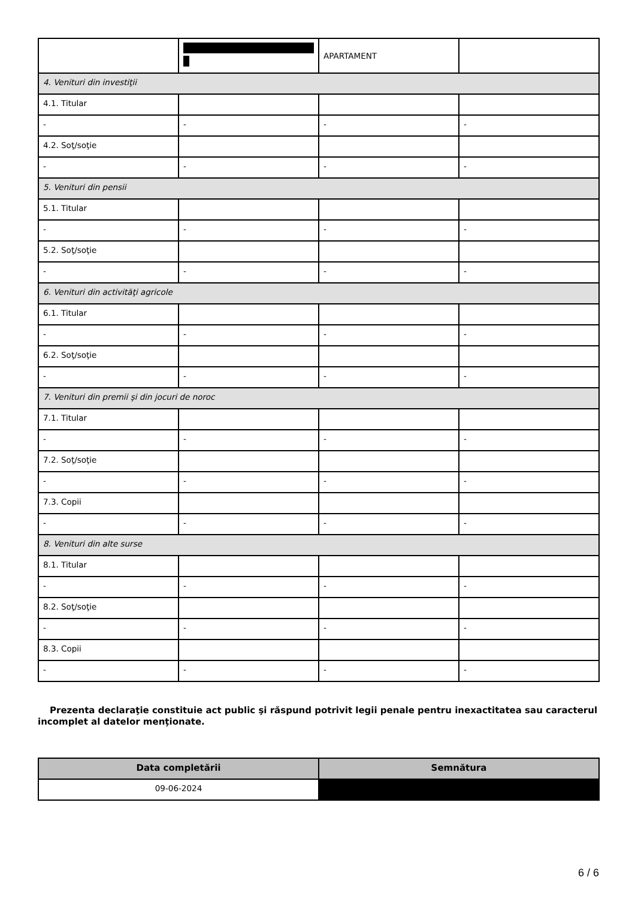| | | APARTAMENT | |
| 4. Venituri din investiţii | | | |
| 4.1. Titular | | | |
| - | - | - | - |
| 4.2. Soţ/soţie | | | |
| - | - | - | - |
| 5. Venituri din pensii | | | |
| 5.1. Titular | | | |
| - | - | - | - |
| 5.2. Soţ/soţie | | | |
| - | - | - | - |
| 6. Venituri din activităţi agricole | | | |
| 6.1. Titular | | | |
| - | - | - | - |
| 6.2. Soţ/soţie | | | |
| - | - | - | - |
| 7. Venituri din premii şi din jocuri de noroc | | | |
| 7.1. Titular | | | |
| - | - | - | - |
| 7.2. Soţ/soţie | | | |
| - | - | - | - |
| 7.3. Copii | | | |
| - | - | - | - |
| 8. Venituri din alte surse | | | |
| 8.1. Titular | | | |
| - | - | - | - |
| 8.2. Soţ/soţie | | | |
| - | - | - | - |
| 8.3. Copii | | | |
| - | - | - | - |
Prezenta declaraţie constituie act public şi răspund potrivit legii penale pentru inexactitatea sau caracterul incomplet al datelor menţionate.
| Data completării | Semnătura |
| --- | --- |
| 09-06-2024 | |
6 / 6